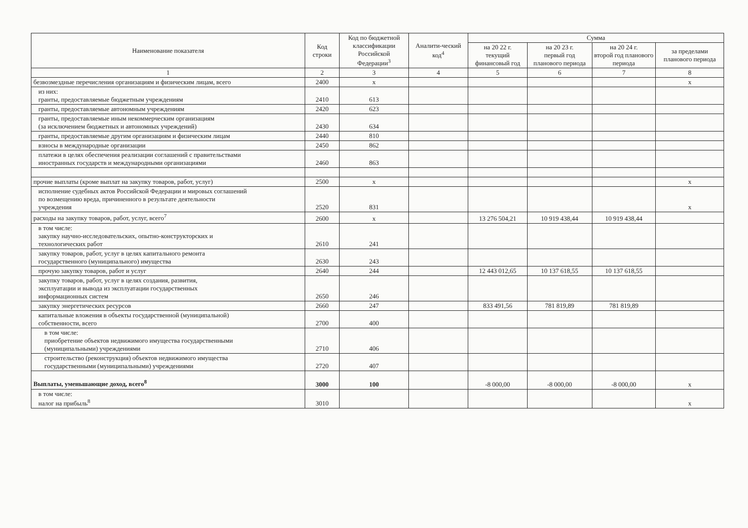| Наименование показателя | Код строки | Код по бюджетной классификации Российской Федерации<sup>3</sup> | Аналити-ческий код<sup>4</sup> | Сумма | | | |
| --- | --- | --- | --- | --- | --- | --- | --- |
| | | | | на 20 22 г. текущий финансовый год | на 20 23 г. первый год планового периода | на 20 24 г. второй год планового периода | за пределами планового периода |
| 1 | 2 | 3 | 4 | 5 | 6 | 7 | 8 |
| безвозмездные перечисления организациям и физическим лицам, всего | 2400 | x | | | | | x |
| из них: гранты, предоставляемые бюджетным учреждениям | 2410 | 613 | | | | | |
| гранты, предоставляемые автономным учреждениям | 2420 | 623 | | | | | |
| гранты, предоставляемые иным некоммерческим организациям (за исключением бюджетных и автономных учреждений) | 2430 | 634 | | | | | |
| гранты, предоставляемые другим организациям и физическим лицам | 2440 | 810 | | | | | |
| взносы в международные организации | 2450 | 862 | | | | | |
| платежи в целях обеспечения реализации соглашений с правительствами иностранных государств и международными организациями | 2460 | 863 | | | | | |
| прочие выплаты (кроме выплат на закупку товаров, работ, услуг) | 2500 | x | | | | | x |
| исполнение судебных актов Российской Федерации и мировых соглашений по возмещению вреда, причиненного в результате деятельности учреждения | 2520 | 831 | | | | | x |
| расходы на закупку товаров, работ, услуг, всего<sup>7</sup> | 2600 | x | | 13 276 504,21 | 10 919 438,44 | 10 919 438,44 | |
| в том числе: закупку научно-исследовательских, опытно-конструкторских и технологических работ | 2610 | 241 | | | | | |
| закупку товаров, работ, услуг в целях капитального ремонта государственного (муниципального) имущества | 2630 | 243 | | | | | |
| прочую закупку товаров, работ и услуг | 2640 | 244 | | 12 443 012,65 | 10 137 618,55 | 10 137 618,55 | |
| закупку товаров, работ, услуг в целях создания, развития, эксплуатации и вывода из эксплуатации государственных информационных систем | 2650 | 246 | | | | | |
| закупку энергетических ресурсов | 2660 | 247 | | 833 491,56 | 781 819,89 | 781 819,89 | |
| капитальные вложения в объекты государственной (муниципальной) собственности, всего | 2700 | 400 | | | | | |
| в том числе: приобретение объектов недвижимого имущества государственными (муниципальными) учреждениями | 2710 | 406 | | | | | |
| строительство (реконструкция) объектов недвижимого имущества государственными (муниципальными) учреждениями | 2720 | 407 | | | | | |
| Выплаты, уменьшающие доход, всего<sup>8</sup> | 3000 | 100 | | -8 000,00 | -8 000,00 | -8 000,00 | x |
| в том числе: налог на прибыль<sup>8</sup> | 3010 | | | | | | x |